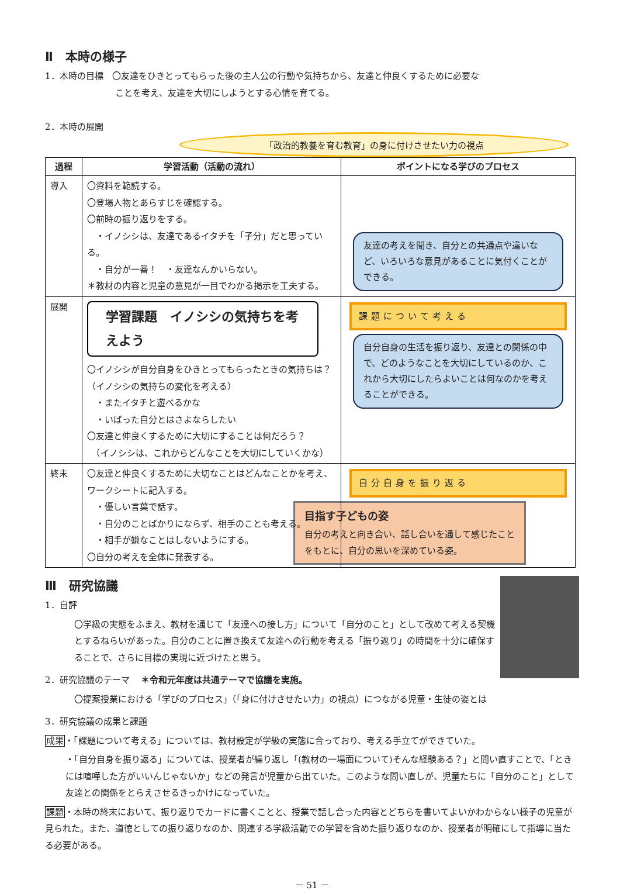Ⅱ　本時の様子
1．本時の目標　〇友達をひきとってもらった後の主人公の行動や気持ちから、友達と仲良くするために必要な
　　　　　　　　ことを考え、友達を大切にしようとする心情を育てる。
2．本時の展開
「政治的教養を育む教育」の身に付けさせたい力の視点
| 過程 | 学習活動（活動の流れ） | ポイントになる学びのプロセス |
| --- | --- | --- |
| 導入 | 〇資料を範読する。 〇登場人物とあらすじを確認する。 〇前時の振り返りをする。 ・イノシシは、友達であるイタチを「子分」だと思っている。 ・自分が一番！ ・友達なんかいらない。 ＊教材の内容と児童の意見が一目でわかる掲示を工夫する。 | 友達の考えを聞き、自分との共通点や違いなど、いろいろな意見があることに気付くことができる。 |
| 展開 | 学習課題 イノシシの気持ちを考えよう 〇イノシシが自分自身をひきとってもらったときの気持ちは？ （イノシシの気持ちの変化を考える） ・またイタチと遊べるかな ・いばった自分とはさよならしたい 〇友達と仲良くするために大切にすることは何だろう？ （イノシシは、これからどんなことを大切にしていくかな） | 課題について考える 自分自身の生活を振り返り、友達との関係の中で、どのようなことを大切にしているのか、これから大切にしたらよいことは何なのかを考えることができる。 |
| 終末 | 〇友達と仲良くするために大切なことはどんなことかを考え、ワークシートに記入する。 ・優しい言葉で話す。 ・自分のことばかりにならず、相手のことも考える。 ・相手が嫌なことはしないようにする。 〇自分の考えを全体に発表する。 | 自分自身を振り返る 目指す子どもの姿 自分の考えと向き合い、話し合いを通して感じたことをもとに、自分の思いを深めている姿。 |
Ⅲ　研究協議
1．自評
〇学級の実態をふまえ、教材を通じて「友達への接し方」について「自分のこと」として改めて考える契機とするねらいがあった。自分のことに置き換えて友達への行動を考える「振り返り」の時間を十分に確保することで、さらに目標の実現に近づけたと思う。
2．研究協議のテーマ　 ＊令和元年度は共通テーマで協議を実施。
〇提案授業における「学びのプロセス」（「身に付けさせたい力」の視点）につながる児童・生徒の姿とは
3．研究協議の成果と課題
成果・「課題について考える」については、教材設定が学級の実態に合っており、考える手立てができていた。
・「自分自身を振り返る」については、授業者が繰り返し「(教材の一場面について)そんな経験ある？」と問い直すことで、「ときには喧嘩した方がいいんじゃないか」などの発言が児童から出ていた。このような問い直しが、児童たちに「自分のこと」として友達との関係をとらえさせるきっかけになっていた。
課題・本時の終末において、振り返りでカードに書くことと、授業で話し合った内容とどちらを書いてよいかわからない様子の児童が見られた。また、道徳としての振り返りなのか、関連する学級活動での学習を含めた振り返りなのか、授業者が明確にして指導に当たる必要がある。
－ 51 －